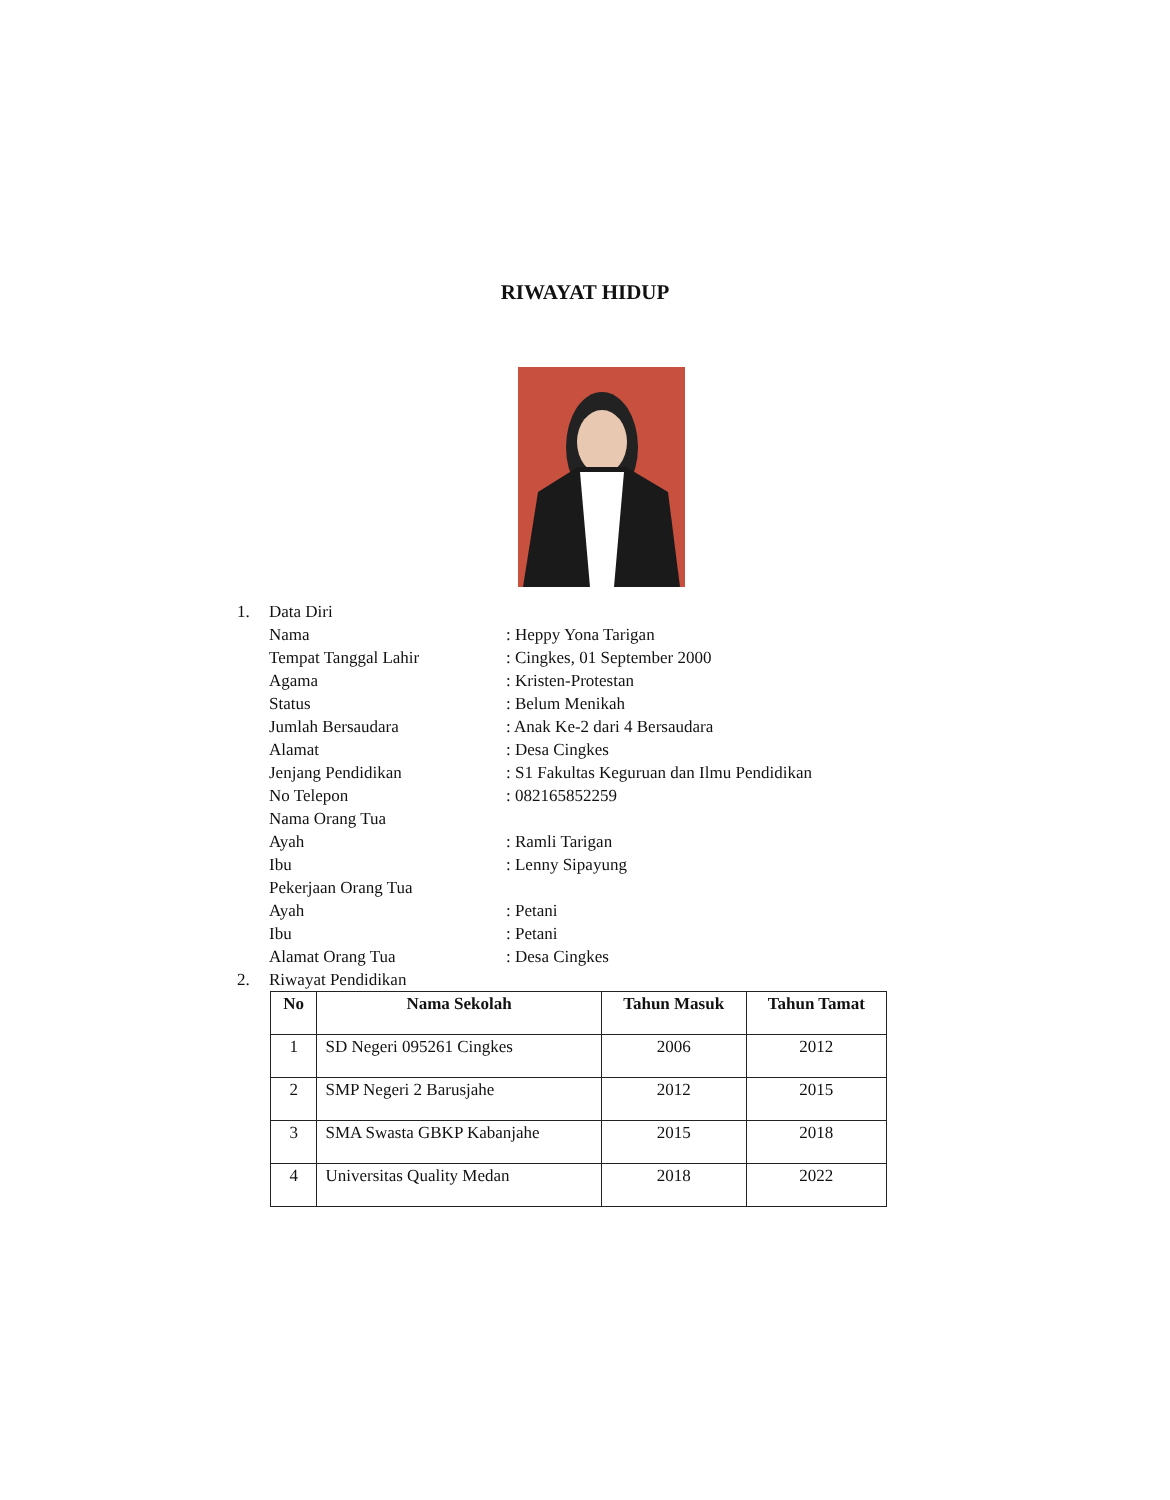RIWAYAT HIDUP
1. Data Diri
Nama: Heppy Yona Tarigan
Tempat Tanggal Lahir: Cingkes, 01 September 2000
Agama: Kristen-Protestan
Status: Belum Menikah
Jumlah Bersaudara: Anak Ke-2 dari 4 Bersaudara
Alamat: Desa Cingkes
Jenjang Pendidikan: S1 Fakultas Keguruan dan Ilmu Pendidikan
No Telepon: 082165852259
Nama Orang Tua
Ayah: Ramli Tarigan
Ibu: Lenny Sipayung
Pekerjaan Orang Tua
Ayah: Petani
Ibu: Petani
Alamat Orang Tua: Desa Cingkes
2. Riwayat Pendidikan
| No | Nama Sekolah | Tahun Masuk | Tahun Tamat |
| --- | --- | --- | --- |
| 1 | SD Negeri 095261 Cingkes | 2006 | 2012 |
| 2 | SMP Negeri 2 Barusjahe | 2012 | 2015 |
| 3 | SMA Swasta GBKP Kabanjahe | 2015 | 2018 |
| 4 | Universitas Quality Medan | 2018 | 2022 |